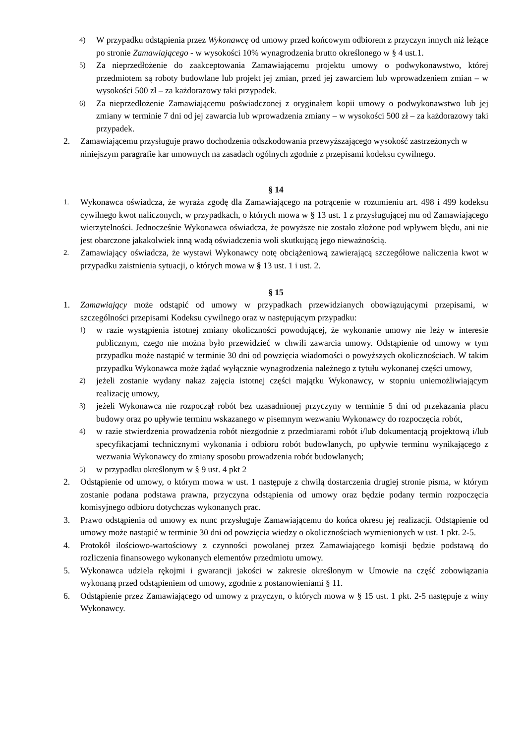4)
W przypadku odstąpienia przez Wykonawcę od umowy przed końcowym odbiorem z przyczyn innych niż leżące po stronie Zamawiającego - w wysokości 10% wynagrodzenia brutto określonego w § 4 ust.1.
5)
Za nieprzedłożenie do zaakceptowania Zamawiającemu projektu umowy o podwykonawstwo, której przedmiotem są roboty budowlane lub projekt jej zmian, przed jej zawarciem lub wprowadzeniem zmian – w wysokości 500 zł – za każdorazowy taki przypadek.
6)
Za nieprzedłożenie Zamawiającemu poświadczonej z oryginałem kopii umowy o podwykonawstwo lub jej zmiany w terminie 7 dni od jej zawarcia lub wprowadzenia zmiany – w wysokości 500 zł – za każdorazowy taki przypadek.
2. Zamawiającemu przysługuje prawo dochodzenia odszkodowania przewyższającego wysokość zastrzeżonych w niniejszym paragrafie kar umownych na zasadach ogólnych zgodnie z przepisami kodeksu cywilnego.
§ 14
1.
Wykonawca oświadcza, że wyraża zgodę dla Zamawiającego na potrącenie w rozumieniu art. 498 i 499 kodeksu cywilnego kwot naliczonych, w przypadkach, o których mowa w § 13 ust. 1 z przysługującej mu od Zamawiającego wierzytelności. Jednocześnie Wykonawca oświadcza, że powyższe nie zostało złożone pod wpływem błędu, ani nie jest obarczone jakakolwiek inną wadą oświadczenia woli skutkującą jego nieważnością.
2.
Zamawiający oświadcza, że wystawi Wykonawcy notę obciążeniową zawierającą szczegółowe naliczenia kwot w przypadku zaistnienia sytuacji, o których mowa w § 13 ust. 1 i ust. 2.
§ 15
1. Zamawiający może odstąpić od umowy w przypadkach przewidzianych obowiązującymi przepisami, w szczególności przepisami Kodeksu cywilnego oraz w następującym przypadku:
1)
w razie wystąpienia istotnej zmiany okoliczności powodującej, że wykonanie umowy nie leży w interesie publicznym, czego nie można było przewidzieć w chwili zawarcia umowy. Odstąpienie od umowy w tym przypadku może nastąpić w terminie 30 dni od powzięcia wiadomości o powyższych okolicznościach. W takim przypadku Wykonawca może żądać wyłącznie wynagrodzenia należnego z tytułu wykonanej części umowy,
2)
jeżeli zostanie wydany nakaz zajęcia istotnej części majątku Wykonawcy, w stopniu uniemożliwiającym realizację umowy,
3)
jeżeli Wykonawca nie rozpoczął robót bez uzasadnionej przyczyny w terminie 5 dni od przekazania placu budowy oraz po upływie terminu wskazanego w pisemnym wezwaniu Wykonawcy do rozpoczęcia robót,
4)
w razie stwierdzenia prowadzenia robót niezgodnie z przedmiarami robót i/lub dokumentacją projektową i/lub specyfikacjami technicznymi wykonania i odbioru robót budowlanych, po upływie terminu wynikającego z wezwania Wykonawcy do zmiany sposobu prowadzenia robót budowlanych;
5)
w przypadku określonym w § 9 ust. 4 pkt 2
2. Odstąpienie od umowy, o którym mowa w ust. 1 następuje z chwilą dostarczenia drugiej stronie pisma, w którym zostanie podana podstawa prawna, przyczyna odstąpienia od umowy oraz będzie podany termin rozpoczęcia komisyjnego odbioru dotychczas wykonanych prac.
3. Prawo odstąpienia od umowy ex nunc przysługuje Zamawiającemu do końca okresu jej realizacji. Odstąpienie od umowy może nastąpić w terminie 30 dni od powzięcia wiedzy o okolicznościach wymienionych w ust. 1 pkt. 2-5.
4. Protokół ilościowo-wartościowy z czynności powołanej przez Zamawiającego komisji będzie podstawą do rozliczenia finansowego wykonanych elementów przedmiotu umowy.
5. Wykonawca udziela rękojmi i gwarancji jakości w zakresie określonym w Umowie na część zobowiązania wykonaną przed odstąpieniem od umowy, zgodnie z postanowieniami § 11.
6. Odstąpienie przez Zamawiającego od umowy z przyczyn, o których mowa w § 15 ust. 1 pkt. 2-5 następuje z winy Wykonawcy.